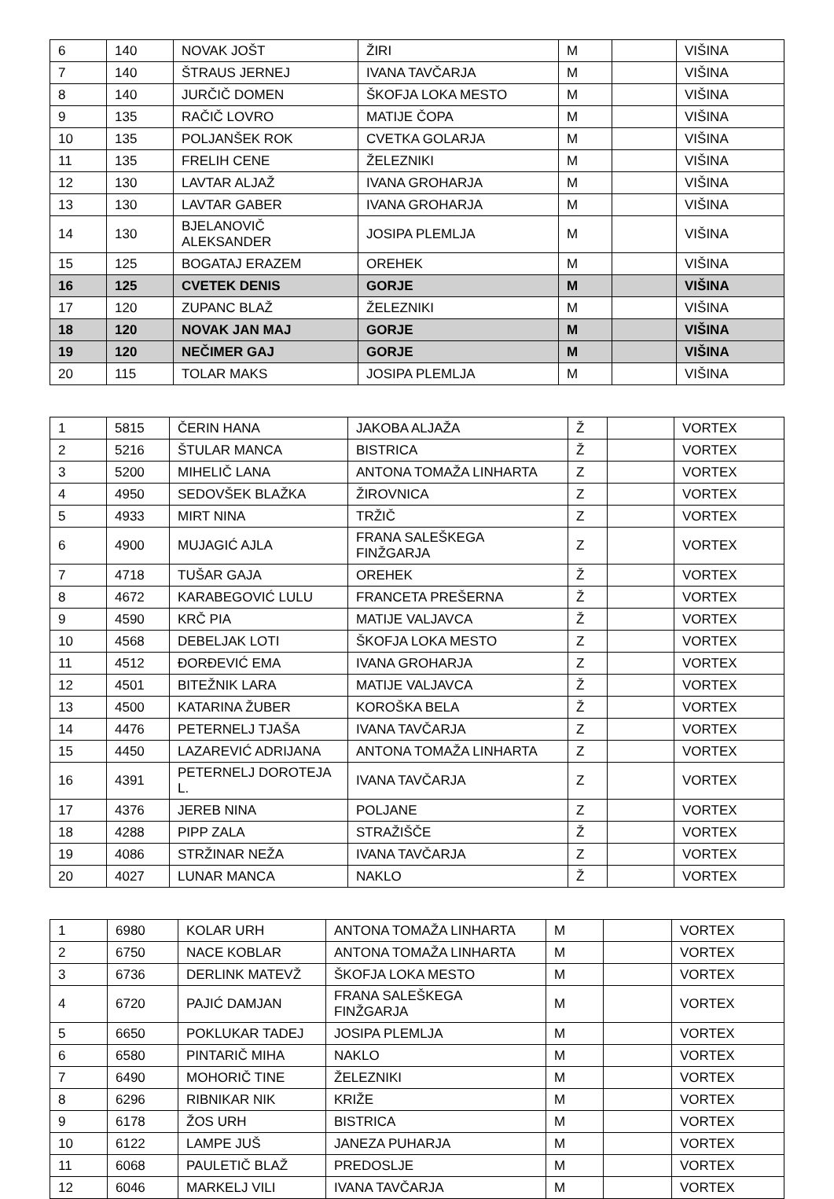| 6 | 140 | NOVAK JOŠT | ŽIRI | M | | VIŠINA |
| 7 | 140 | ŠTRAUS JERNEJ | IVANA TAVČARJA | M | | VIŠINA |
| 8 | 140 | JURČIČ DOMEN | ŠKOFJA LOKA MESTO | M | | VIŠINA |
| 9 | 135 | RAČIČ LOVRO | MATIJE ČOPA | M | | VIŠINA |
| 10 | 135 | POLJANŠEK ROK | CVETKA GOLARJA | M | | VIŠINA |
| 11 | 135 | FRELIH CENE | ŽELEZNIKI | M | | VIŠINA |
| 12 | 130 | LAVTAR ALJAŽ | IVANA GROHARJA | M | | VIŠINA |
| 13 | 130 | LAVTAR GABER | IVANA GROHARJA | M | | VIŠINA |
| 14 | 130 | BJELANOVIČ ALEKSANDER | JOSIPA PLEMLJA | M | | VIŠINA |
| 15 | 125 | BOGATAJ ERAZEM | OREHEK | M | | VIŠINA |
| 16 | 125 | CVETEK DENIS | GORJE | M | | VIŠINA |
| 17 | 120 | ZUPANC BLAŽ | ŽELEZNIKI | M | | VIŠINA |
| 18 | 120 | NOVAK JAN MAJ | GORJE | M | | VIŠINA |
| 19 | 120 | NEČIMER GAJ | GORJE | M | | VIŠINA |
| 20 | 115 | TOLAR MAKS | JOSIPA PLEMLJA | M | | VIŠINA |
| 1 | 5815 | ČERIN HANA | JAKOBA ALJAŽA | Ž | | VORTEX |
| 2 | 5216 | ŠTULAR MANCA | BISTRICA | Ž | | VORTEX |
| 3 | 5200 | MIHELIČ LANA | ANTONA TOMAŽA LINHARTA | Z | | VORTEX |
| 4 | 4950 | SEDOVŠEK BLAŽKA | ŽIROVNICA | Z | | VORTEX |
| 5 | 4933 | MIRT NINA | TRŽIČ | Z | | VORTEX |
| 6 | 4900 | MUJAGIĆ AJLA | FRANA SALEŠKEGA FINŽGARJA | Z | | VORTEX |
| 7 | 4718 | TUŠAR GAJA | OREHEK | Ž | | VORTEX |
| 8 | 4672 | KARABEGOVIĆ LULU | FRANCETA PREŠERNA | Ž | | VORTEX |
| 9 | 4590 | KRČ PIA | MATIJE VALJAVCA | Ž | | VORTEX |
| 10 | 4568 | DEBELJAK LOTI | ŠKOFJA LOKA MESTO | Z | | VORTEX |
| 11 | 4512 | ĐORĐEVIĆ EMA | IVANA GROHARJA | Z | | VORTEX |
| 12 | 4501 | BITEŽNIK LARA | MATIJE VALJAVCA | Ž | | VORTEX |
| 13 | 4500 | KATARINA ŽUBER | KOROŠKA BELA | Ž | | VORTEX |
| 14 | 4476 | PETERNELJ TJAŠA | IVANA TAVČARJA | Z | | VORTEX |
| 15 | 4450 | LAZAREVIĆ ADRIJANA | ANTONA TOMAŽA LINHARTA | Z | | VORTEX |
| 16 | 4391 | PETERNELJ DOROTEJA L. | IVANA TAVČARJA | Z | | VORTEX |
| 17 | 4376 | JEREB NINA | POLJANE | Z | | VORTEX |
| 18 | 4288 | PIPP ZALA | STRAŽIŠČE | Ž | | VORTEX |
| 19 | 4086 | STRŽINAR NEŽA | IVANA TAVČARJA | Z | | VORTEX |
| 20 | 4027 | LUNAR MANCA | NAKLO | Ž | | VORTEX |
| 1 | 6980 | KOLAR URH | ANTONA TOMAŽA LINHARTA | M | | VORTEX |
| 2 | 6750 | NACE KOBLAR | ANTONA TOMAŽA LINHARTA | M | | VORTEX |
| 3 | 6736 | DERLINK MATEVŽ | ŠKOFJA LOKA MESTO | M | | VORTEX |
| 4 | 6720 | PAJIĆ DAMJAN | FRANA SALEŠKEGA FINŽGARJA | M | | VORTEX |
| 5 | 6650 | POKLUKAR TADEJ | JOSIPA PLEMLJA | M | | VORTEX |
| 6 | 6580 | PINTARIČ MIHA | NAKLO | M | | VORTEX |
| 7 | 6490 | MOHORIČ TINE | ŽELEZNIKI | M | | VORTEX |
| 8 | 6296 | RIBNIKAR NIK | KRIŽE | M | | VORTEX |
| 9 | 6178 | ŽOS URH | BISTRICA | M | | VORTEX |
| 10 | 6122 | LAMPE JUŠ | JANEZA PUHARJA | M | | VORTEX |
| 11 | 6068 | PAULETIČ BLAŽ | PREDOSLJE | M | | VORTEX |
| 12 | 6046 | MARKELJ VILI | IVANA TAVČARJA | M | | VORTEX |